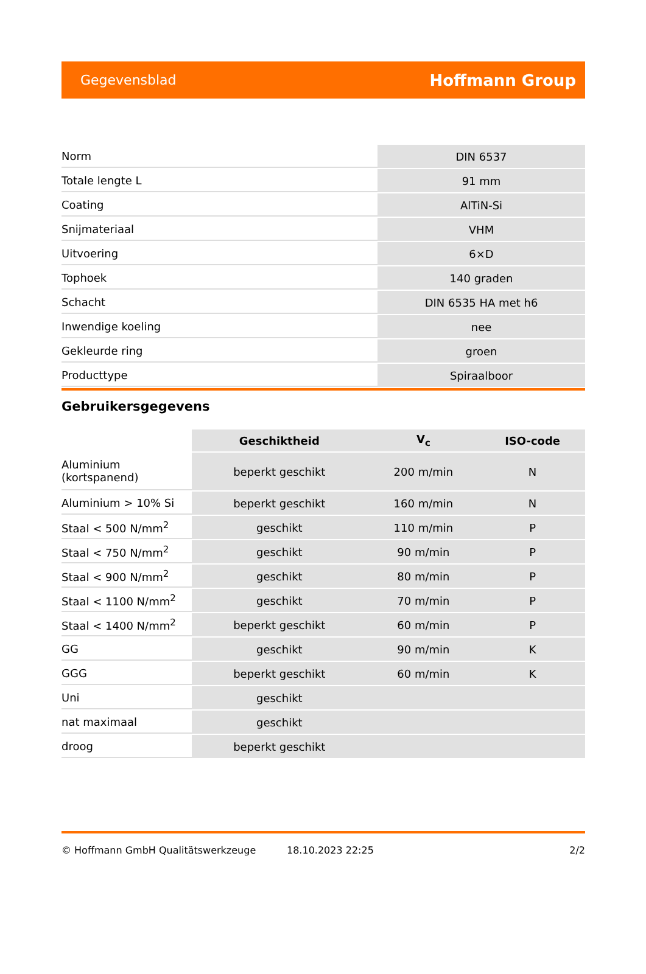Gegevensblad Hoffmann Group
| Norm | DIN 6537 |
| Totale lengte L | 91 mm |
| Coating | AlTiN-Si |
| Snijmateriaal | VHM |
| Uitvoering | 6×D |
| Tophoek | 140 graden |
| Schacht | DIN 6535 HA met h6 |
| Inwendige koeling | nee |
| Gekleurde ring | groen |
| Producttype | Spiraalboor |
Gebruikersgegevens
| | Geschiktheid | V<sub>c</sub> | ISO-code |
| --- | --- | --- | --- |
| Aluminium (kortspanend) | beperkt geschikt | 200 m/min | N |
| Aluminium > 10% Si | beperkt geschikt | 160 m/min | N |
| Staal < 500 N/mm<sup>2</sup> | geschikt | 110 m/min | P |
| Staal < 750 N/mm<sup>2</sup> | geschikt | 90 m/min | P |
| Staal < 900 N/mm<sup>2</sup> | geschikt | 80 m/min | P |
| Staal < 1100 N/mm<sup>2</sup> | geschikt | 70 m/min | P |
| Staal < 1400 N/mm<sup>2</sup> | beperkt geschikt | 60 m/min | P |
| GG | geschikt | 90 m/min | K |
| GGG | beperkt geschikt | 60 m/min | K |
| Uni | geschikt | | |
| nat maximaal | geschikt | | |
| droog | beperkt geschikt | | |
© Hoffmann GmbH Qualitätswerkzeuge 18.10.2023 22:25 2/2